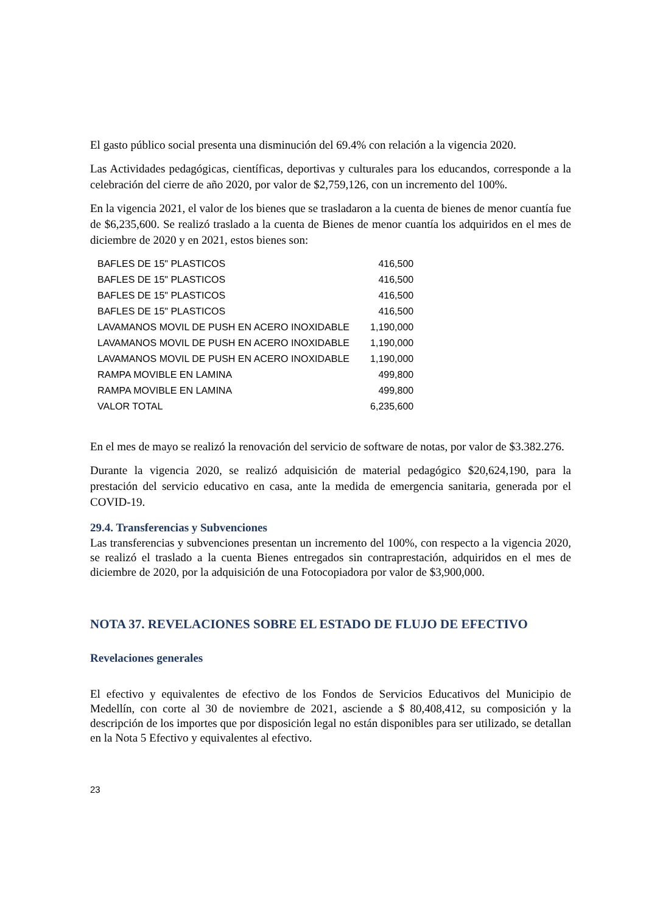El gasto público social presenta una disminución del 69.4% con relación a la vigencia 2020.
Las Actividades pedagógicas, científicas, deportivas y culturales para los educandos, corresponde a la celebración del cierre de año 2020, por valor de $2,759,126, con un incremento del 100%.
En la vigencia 2021, el valor de los bienes que se trasladaron a la cuenta de bienes de menor cuantía fue de $6,235,600. Se realizó traslado a la cuenta de Bienes de menor cuantía los adquiridos en el mes de diciembre de 2020 y en 2021, estos bienes son:
| BAFLES DE 15" PLASTICOS | 416,500 |
| BAFLES DE 15" PLASTICOS | 416,500 |
| BAFLES DE 15" PLASTICOS | 416,500 |
| BAFLES DE 15" PLASTICOS | 416,500 |
| LAVAMANOS MOVIL DE PUSH EN ACERO INOXIDABLE | 1,190,000 |
| LAVAMANOS MOVIL DE PUSH EN ACERO INOXIDABLE | 1,190,000 |
| LAVAMANOS MOVIL DE PUSH EN ACERO INOXIDABLE | 1,190,000 |
| RAMPA MOVIBLE EN LAMINA | 499,800 |
| RAMPA MOVIBLE EN LAMINA | 499,800 |
| VALOR TOTAL | 6,235,600 |
En el mes de mayo se realizó la renovación del servicio de software de notas, por valor de $3.382.276.
Durante la vigencia 2020, se realizó adquisición de material pedagógico $20,624,190, para la prestación del servicio educativo en casa, ante la medida de emergencia sanitaria, generada por el COVID-19.
29.4. Transferencias y Subvenciones
Las transferencias y subvenciones presentan un incremento del 100%, con respecto a la vigencia 2020, se realizó el traslado a la cuenta Bienes entregados sin contraprestación, adquiridos en el mes de diciembre de 2020, por la adquisición de una Fotocopiadora por valor de $3,900,000.
NOTA 37. REVELACIONES SOBRE EL ESTADO DE FLUJO DE EFECTIVO
Revelaciones generales
El efectivo y equivalentes de efectivo de los Fondos de Servicios Educativos del Municipio de Medellín, con corte al 30 de noviembre de 2021, asciende a $ 80,408,412, su composición y la descripción de los importes que por disposición legal no están disponibles para ser utilizado, se detallan en la Nota 5 Efectivo y equivalentes al efectivo.
23